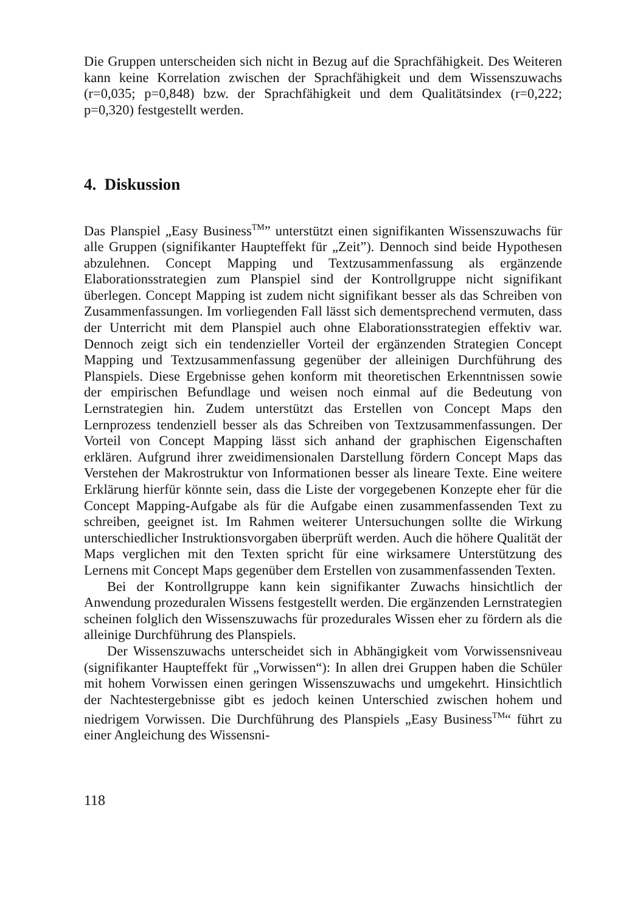Die Gruppen unterscheiden sich nicht in Bezug auf die Sprachfähigkeit. Des Weiteren kann keine Korrelation zwischen der Sprachfähigkeit und dem Wissenszuwachs (r=0,035; p=0,848) bzw. der Sprachfähigkeit und dem Qualitätsindex (r=0,222; p=0,320) festgestellt werden.
4. Diskussion
Das Planspiel „Easy Business<sup>TM</sup>” unterstützt einen signifikanten Wissenszuwachs für alle Gruppen (signifikanter Haupteffekt für „Zeit”). Dennoch sind beide Hypothesen abzulehnen. Concept Mapping und Textzusammenfassung als ergänzende Elaborationsstrategien zum Planspiel sind der Kontrollgruppe nicht signifikant überlegen. Concept Mapping ist zudem nicht signifikant besser als das Schreiben von Zusammenfassungen. Im vorliegenden Fall lässt sich dementsprechend vermuten, dass der Unterricht mit dem Planspiel auch ohne Elaborationsstrategien effektiv war. Dennoch zeigt sich ein tendenzieller Vorteil der ergänzenden Strategien Concept Mapping und Textzusammenfassung gegenüber der alleinigen Durchführung des Planspiels. Diese Ergebnisse gehen konform mit theoretischen Erkenntnissen sowie der empirischen Befundlage und weisen noch einmal auf die Bedeutung von Lernstrategien hin. Zudem unterstützt das Erstellen von Concept Maps den Lernprozess tendenziell besser als das Schreiben von Textzusammenfassungen. Der Vorteil von Concept Mapping lässt sich anhand der graphischen Eigenschaften erklären. Aufgrund ihrer zweidimensionalen Darstellung fördern Concept Maps das Verstehen der Makrostruktur von Informationen besser als lineare Texte. Eine weitere Erklärung hierfür könnte sein, dass die Liste der vorgegebenen Konzepte eher für die Concept Mapping-Aufgabe als für die Aufgabe einen zusammenfassenden Text zu schreiben, geeignet ist. Im Rahmen weiterer Untersuchungen sollte die Wirkung unterschiedlicher Instruktionsvorgaben überprüft werden. Auch die höhere Qualität der Maps verglichen mit den Texten spricht für eine wirksamere Unterstützung des Lernens mit Concept Maps gegenüber dem Erstellen von zusammenfassenden Texten.
Bei der Kontrollgruppe kann kein signifikanter Zuwachs hinsichtlich der Anwendung prozeduralen Wissens festgestellt werden. Die ergänzenden Lernstrategien scheinen folglich den Wissenszuwachs für prozedurales Wissen eher zu fördern als die alleinige Durchführung des Planspiels.
Der Wissenszuwachs unterscheidet sich in Abhängigkeit vom Vorwissensniveau (signifikanter Haupteffekt für „Vorwissen“): In allen drei Gruppen haben die Schüler mit hohem Vorwissen einen geringen Wissenszuwachs und umgekehrt. Hinsichtlich der Nachtestergebnisse gibt es jedoch keinen Unterschied zwischen hohem und niedrigem Vorwissen. Die Durchführung des Planspiels „Easy Business<sup>TM</sup>“ führt zu einer Angleichung des Wissensni-
118